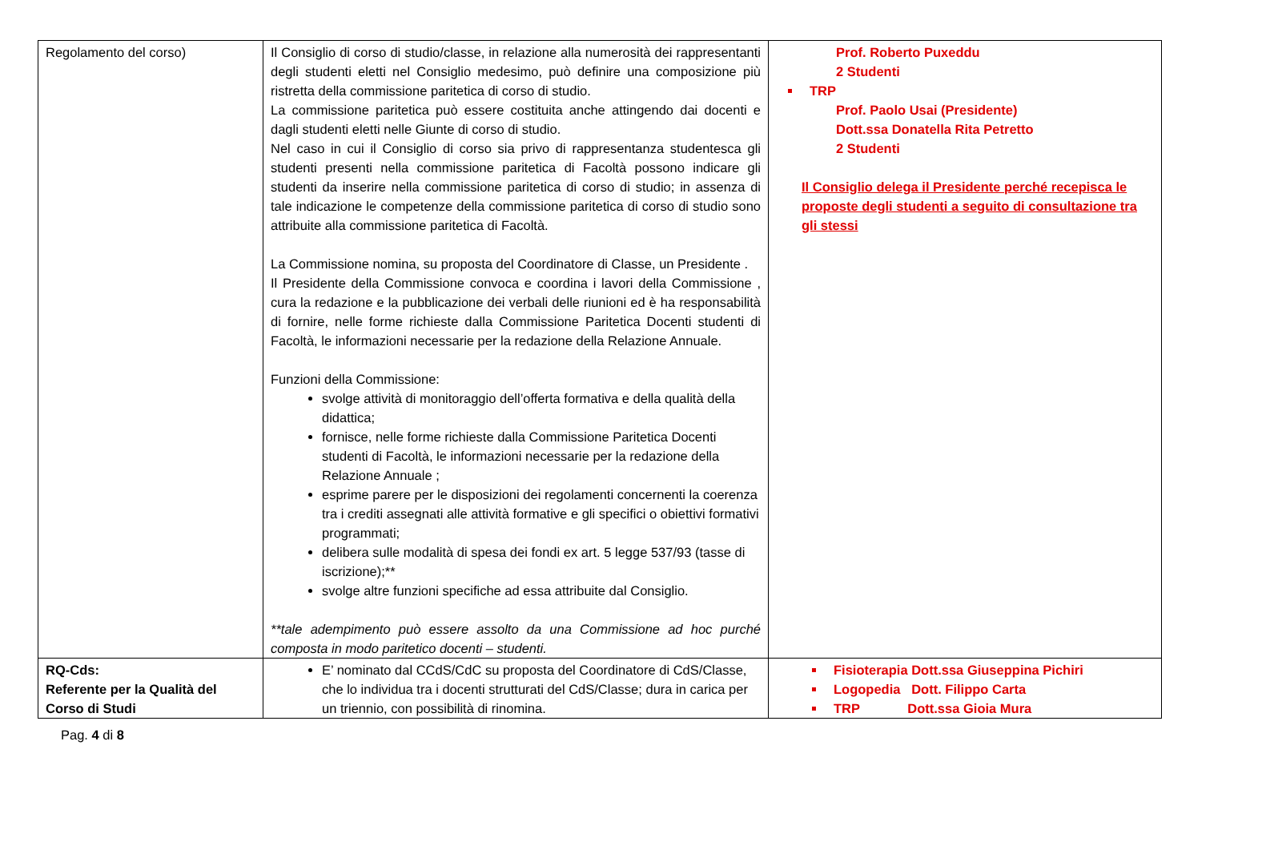| Regolamento del corso) | Il Consiglio di corso di studio/classe, in relazione alla numerosità dei rappresentanti degli studenti eletti nel Consiglio medesimo, può definire una composizione più ristretta della commissione paritetica di corso di studio. La commissione paritetica può essere costituita anche attingendo dai docenti e dagli studenti eletti nelle Giunte di corso di studio. Nel caso in cui il Consiglio di corso sia privo di rappresentanza studentesca gli studenti presenti nella commissione paritetica di Facoltà possono indicare gli studenti da inserire nella commissione paritetica di corso di studio; in assenza di tale indicazione le competenze della commissione paritetica di corso di studio sono attribuite alla commissione paritetica di Facoltà. La Commissione nomina, su proposta del Coordinatore di Classe, un Presidente . Il Presidente della Commissione convoca e coordina i lavori della Commissione , cura la redazione e la pubblicazione dei verbali delle riunioni ed è ha responsabilità di fornire, nelle forme richieste dalla Commissione Paritetica Docenti studenti di Facoltà, le informazioni necessarie per la redazione della Relazione Annuale. Funzioni della Commissione: svolge attività di monitoraggio dell’offerta formativa e della qualità della didattica; fornisce, nelle forme richieste dalla Commissione Paritetica Docenti studenti di Facoltà, le informazioni necessarie per la redazione della Relazione Annuale ; esprime parere per le disposizioni dei regolamenti concernenti la coerenza tra i crediti assegnati alle attività formative e gli specifici o obiettivi formativi programmati; delibera sulle modalità di spesa dei fondi ex art. 5 legge 537/93 (tasse di iscrizione);** svolge altre funzioni specifiche ad essa attribuite dal Consiglio. **tale adempimento può essere assolto da una Commissione ad hoc purché composta in modo paritetico docenti – studenti. | Prof. Roberto Puxeddu 2 Studenti TRP Prof. Paolo Usai (Presidente) Dott.ssa Donatella Rita Petretto 2 Studenti Il Consiglio delega il Presidente perché recepisca le proposte degli studenti a seguito di consultazione tra gli stessi |
| RQ-Cds: Referente per la Qualità del Corso di Studi | E’ nominato dal CCdS/CdC su proposta del Coordinatore di CdS/Classe, che lo individua tra i docenti strutturati del CdS/Classe; dura in carica per un triennio, con possibilità di rinomina. | Fisioterapia Dott.ssa Giuseppina Pichiri Logopedia Dott. Filippo Carta TRP Dott.ssa Gioia Mura |
Pag. 4 di 8